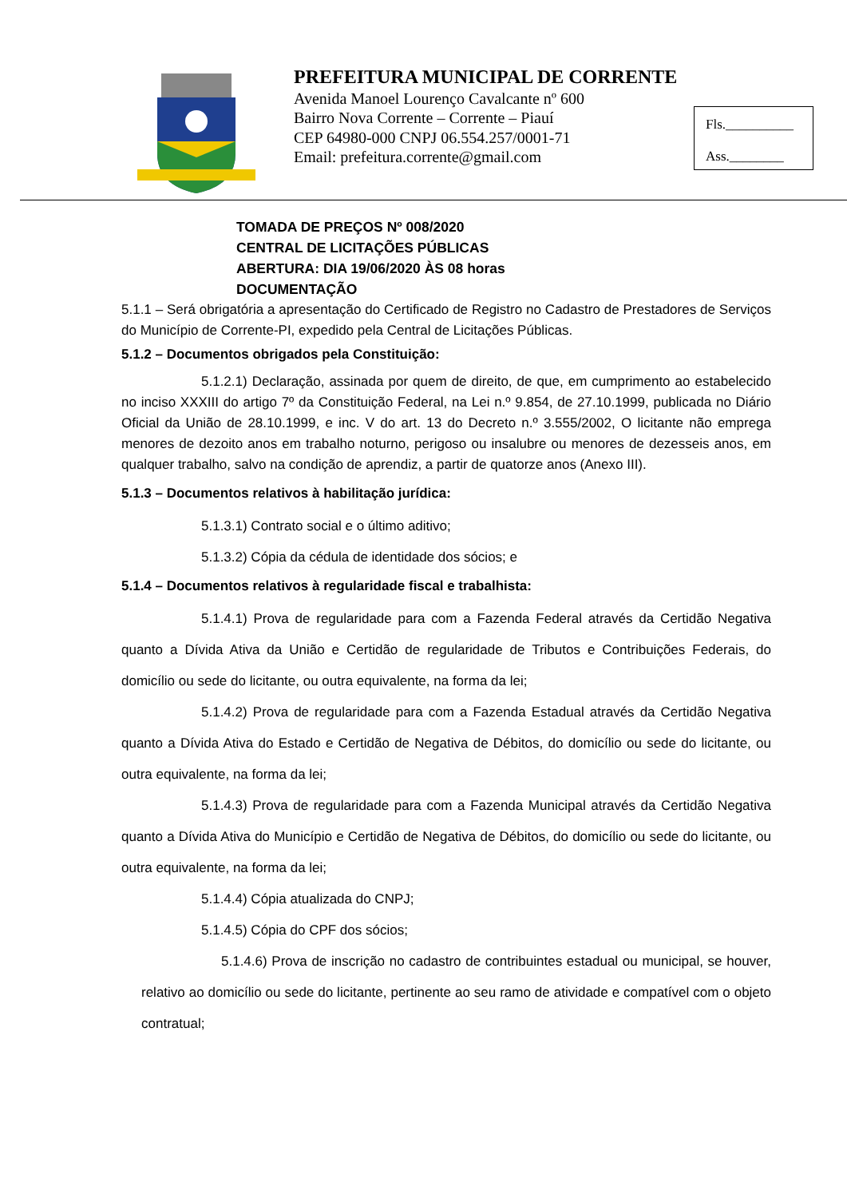PREFEITURA MUNICIPAL DE CORRENTE
Avenida Manoel Lourenço Cavalcante nº 600
Bairro Nova Corrente – Corrente – Piauí
CEP 64980-000 CNPJ 06.554.257/0001-71
Email: prefeitura.corrente@gmail.com
Fls.__________
Ass.________
TOMADA DE PREÇOS Nº 008/2020
CENTRAL DE LICITAÇÕES PÚBLICAS
ABERTURA: DIA 19/06/2020 ÀS 08 horas
DOCUMENTAÇÃO
5.1.1 – Será obrigatória a apresentação do Certificado de Registro no Cadastro de Prestadores de Serviços do Município de Corrente-PI, expedido pela Central de Licitações Públicas.
5.1.2 – Documentos obrigados pela Constituição:
5.1.2.1) Declaração, assinada por quem de direito, de que, em cumprimento ao estabelecido no inciso XXXIII do artigo 7º da Constituição Federal, na Lei n.º 9.854, de 27.10.1999, publicada no Diário Oficial da União de 28.10.1999, e inc. V do art. 13 do Decreto n.º 3.555/2002, O licitante não emprega menores de dezoito anos em trabalho noturno, perigoso ou insalubre ou menores de dezesseis anos, em qualquer trabalho, salvo na condição de aprendiz, a partir de quatorze anos (Anexo III).
5.1.3 – Documentos relativos à habilitação jurídica:
5.1.3.1) Contrato social e o último aditivo;
5.1.3.2) Cópia da cédula de identidade dos sócios; e
5.1.4 – Documentos relativos à regularidade fiscal e trabalhista:
5.1.4.1) Prova de regularidade para com a Fazenda Federal através da Certidão Negativa quanto a Dívida Ativa da União e Certidão de regularidade de Tributos e Contribuições Federais, do domicílio ou sede do licitante, ou outra equivalente, na forma da lei;
5.1.4.2) Prova de regularidade para com a Fazenda Estadual através da Certidão Negativa quanto a Dívida Ativa do Estado e Certidão de Negativa de Débitos, do domicílio ou sede do licitante, ou outra equivalente, na forma da lei;
5.1.4.3) Prova de regularidade para com a Fazenda Municipal através da Certidão Negativa quanto a Dívida Ativa do Município e Certidão de Negativa de Débitos, do domicílio ou sede do licitante, ou outra equivalente, na forma da lei;
5.1.4.4) Cópia atualizada do CNPJ;
5.1.4.5) Cópia do CPF dos sócios;
5.1.4.6) Prova de inscrição no cadastro de contribuintes estadual ou municipal, se houver, relativo ao domicílio ou sede do licitante, pertinente ao seu ramo de atividade e compatível com o objeto contratual;